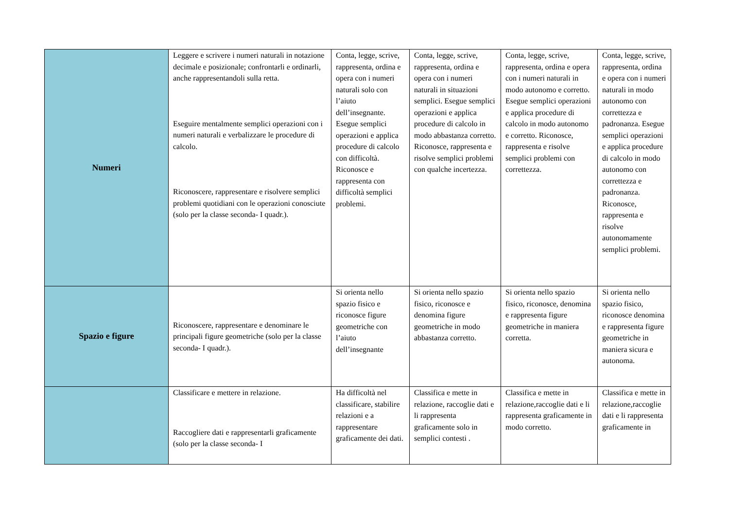| Numeri | Leggere e scrivere i numeri naturali in notazione decimale e posizionale; confrontarli e ordinarli, anche rappresentandoli sulla retta. Eseguire mentalmente semplici operazioni con i numeri naturali e verbalizzare le procedure di calcolo. Riconoscere, rappresentare e risolvere semplici problemi quotidiani con le operazioni conosciute (solo per la classe seconda- I quadr.). | Conta, legge, scrive, rappresenta, ordina e opera con i numeri naturali solo con l’aiuto dell’insegnante. Esegue semplici operazioni e applica procedure di calcolo con difficoltà. Riconosce e rappresenta con difficoltà semplici problemi. | Conta, legge, scrive, rappresenta, ordina e opera con i numeri naturali in situazioni semplici. Esegue semplici operazioni e applica procedure di calcolo in modo abbastanza corretto. Riconosce, rappresenta e risolve semplici problemi con qualche incertezza. | Conta, legge, scrive, rappresenta, ordina e opera con i numeri naturali in modo autonomo e corretto. Esegue semplici operazioni e applica procedure di calcolo in modo autonomo e corretto. Riconosce, rappresenta e risolve semplici problemi con correttezza. | Conta, legge, scrive, rappresenta, ordina e opera con i numeri naturali in modo autonomo con correttezza e padronanza. Esegue semplici operazioni e applica procedure di calcolo in modo autonomo con correttezza e padronanza. Riconosce, rappresenta e risolve autonomamente semplici problemi. |
| Spazio e figure | Riconoscere, rappresentare e denominare le principali figure geometriche (solo per la classe seconda- I quadr.). | Si orienta nello spazio fisico e riconosce figure geometriche con l’aiuto dell’insegnante | Si orienta nello spazio fisico, riconosce e denomina figure geometriche in modo abbastanza corretto. | Si orienta nello spazio fisico, riconosce, denomina e rappresenta figure geometriche in maniera corretta. | Si orienta nello spazio fisico, riconosce denomina e rappresenta figure geometriche in maniera sicura e autonoma. |
| | Classificare e mettere in relazione. Raccogliere dati e rappresentarli graficamente (solo per la classe seconda- I | Ha difficoltà nel classificare, stabilire relazioni e a rappresentare graficamente dei dati. | Classifica e mette in relazione, raccoglie dati e li rappresenta graficamente solo in semplici contesti . | Classifica e mette in relazione,raccoglie dati e li rappresenta graficamente in modo corretto. | Classifica e mette in relazione,raccoglie dati e li rappresenta graficamente in |